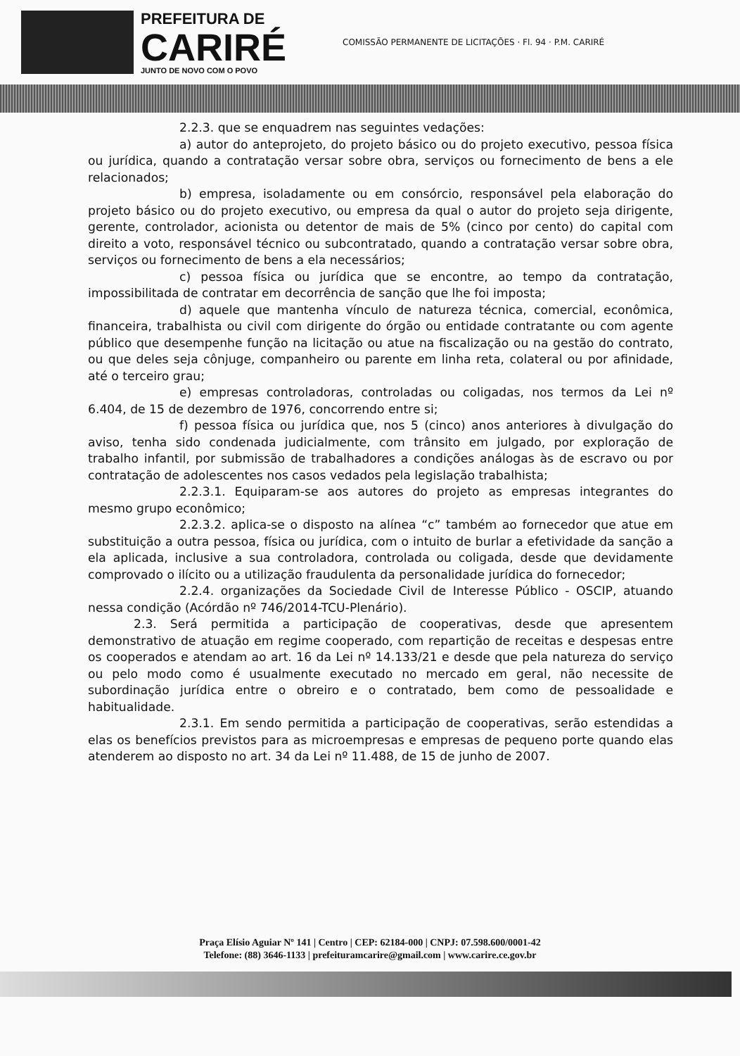PREFEITURA DE
CARIRÉ
JUNTO DE NOVO COM O POVO
COMISSÃO PERMANENTE DE LICITAÇÕES · Fl. 94 · P.M. CARIRÉ
2.2.3. que se enquadrem nas seguintes vedações:
a) autor do anteprojeto, do projeto básico ou do projeto executivo, pessoa física ou jurídica, quando a contratação versar sobre obra, serviços ou fornecimento de bens a ele relacionados;
b) empresa, isoladamente ou em consórcio, responsável pela elaboração do projeto básico ou do projeto executivo, ou empresa da qual o autor do projeto seja dirigente, gerente, controlador, acionista ou detentor de mais de 5% (cinco por cento) do capital com direito a voto, responsável técnico ou subcontratado, quando a contratação versar sobre obra, serviços ou fornecimento de bens a ela necessários;
c) pessoa física ou jurídica que se encontre, ao tempo da contratação, impossibilitada de contratar em decorrência de sanção que lhe foi imposta;
d) aquele que mantenha vínculo de natureza técnica, comercial, econômica, financeira, trabalhista ou civil com dirigente do órgão ou entidade contratante ou com agente público que desempenhe função na licitação ou atue na fiscalização ou na gestão do contrato, ou que deles seja cônjuge, companheiro ou parente em linha reta, colateral ou por afinidade, até o terceiro grau;
e) empresas controladoras, controladas ou coligadas, nos termos da Lei nº 6.404, de 15 de dezembro de 1976, concorrendo entre si;
f) pessoa física ou jurídica que, nos 5 (cinco) anos anteriores à divulgação do aviso, tenha sido condenada judicialmente, com trânsito em julgado, por exploração de trabalho infantil, por submissão de trabalhadores a condições análogas às de escravo ou por contratação de adolescentes nos casos vedados pela legislação trabalhista;
2.2.3.1. Equiparam-se aos autores do projeto as empresas integrantes do mesmo grupo econômico;
2.2.3.2. aplica-se o disposto na alínea “c” também ao fornecedor que atue em substituição a outra pessoa, física ou jurídica, com o intuito de burlar a efetividade da sanção a ela aplicada, inclusive a sua controladora, controlada ou coligada, desde que devidamente comprovado o ilícito ou a utilização fraudulenta da personalidade jurídica do fornecedor;
2.2.4. organizações da Sociedade Civil de Interesse Público - OSCIP, atuando nessa condição (Acórdão nº 746/2014-TCU-Plenário).
2.3. Será permitida a participação de cooperativas, desde que apresentem demonstrativo de atuação em regime cooperado, com repartição de receitas e despesas entre os cooperados e atendam ao art. 16 da Lei nº 14.133/21 e desde que pela natureza do serviço ou pelo modo como é usualmente executado no mercado em geral, não necessite de subordinação jurídica entre o obreiro e o contratado, bem como de pessoalidade e habitualidade.
2.3.1. Em sendo permitida a participação de cooperativas, serão estendidas a elas os benefícios previstos para as microempresas e empresas de pequeno porte quando elas atenderem ao disposto no art. 34 da Lei nº 11.488, de 15 de junho de 2007.
Praça Elísio Aguiar Nº 141 | Centro | CEP: 62184-000 | CNPJ: 07.598.600/0001-42
Telefone: (88) 3646-1133 | prefeituramcarire@gmail.com | www.carire.ce.gov.br